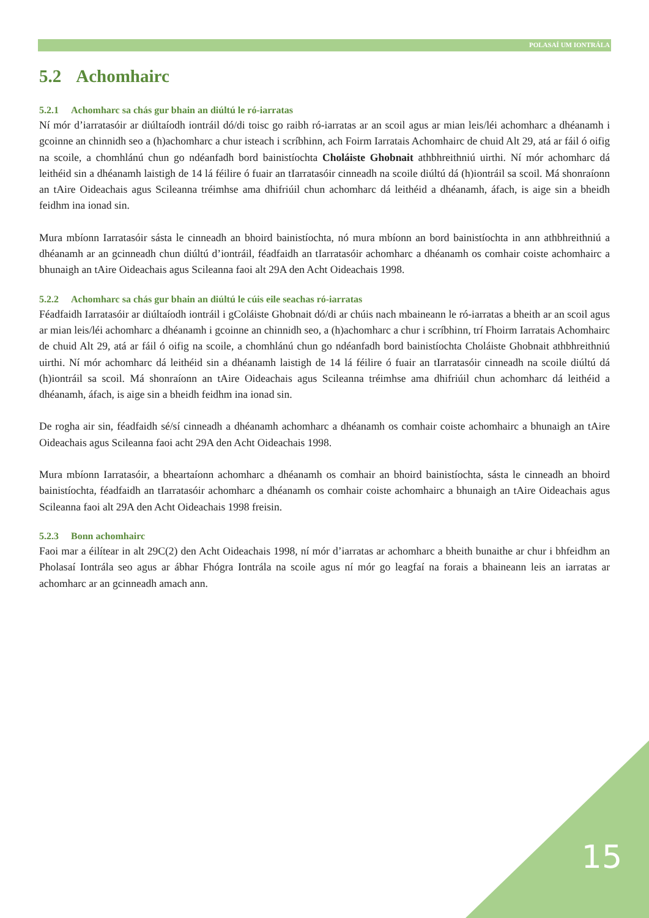POLASAÍ UM IONTRÁLA
5.2 Achomhairc
5.2.1 Achomharc sa chás gur bhain an diúltú le ró-iarratas
Ní mór d’iarratasóir ar diúltaíodh iontráil dó/di toisc go raibh ró-iarratas ar an scoil agus ar mian leis/léi achomharc a dhéanamh i gcoinne an chinnidh seo a (h)achomharc a chur isteach i scríbhinn, ach Foirm Iarratais Achomhairc de chuid Alt 29, atá ar fáil ó oifig na scoile, a chomhlánú chun go ndéanfadh bord bainistíochta Choláiste Ghobnait athbhreithniú uirthi. Ní mór achomharc dá leithéid sin a dhéanamh laistigh de 14 lá féilire ó fuair an tIarratasóir cinneadh na scoile diúltú dá (h)iontráil sa scoil. Má shonraíonn an tAire Oideachais agus Scileanna tréimhse ama dhifriúil chun achomharc dá leithéid a dhéanamh, áfach, is aige sin a bheidh feidhm ina ionad sin.
Mura mbíonn Iarratasóir sásta le cinneadh an bhoird bainistíochta, nó mura mbíonn an bord bainistíochta in ann athbhreithniú a dhéanamh ar an gcinneadh chun diúltú d’iontráil, féadfaidh an tIarratasóir achomharc a dhéanamh os comhair coiste achomhairc a bhunaigh an tAire Oideachais agus Scileanna faoi alt 29A den Acht Oideachais 1998.
5.2.2 Achomharc sa chás gur bhain an diúltú le cúis eile seachas ró-iarratas
Féadfaidh Iarratasóir ar diúltaíodh iontráil i gColáiste Ghobnait dó/di ar chúis nach mbaineann le ró-iarratas a bheith ar an scoil agus ar mian leis/léi achomharc a dhéanamh i gcoinne an chinnidh seo, a (h)achomharc a chur i scríbhinn, trí Fhoirm Iarratais Achomhairc de chuid Alt 29, atá ar fáil ó oifig na scoile, a chomhlánú chun go ndéanfadh bord bainistíochta Choláiste Ghobnait athbhreithniú uirthi. Ní mór achomharc dá leithéid sin a dhéanamh laistigh de 14 lá féilire ó fuair an tIarratasóir cinneadh na scoile diúltú dá (h)iontráil sa scoil. Má shonraíonn an tAire Oideachais agus Scileanna tréimhse ama dhifriúil chun achomharc dá leithéid a dhéanamh, áfach, is aige sin a bheidh feidhm ina ionad sin.
De rogha air sin, féadfaidh sé/sí cinneadh a dhéanamh achomharc a dhéanamh os comhair coiste achomhairc a bhunaigh an tAire Oideachais agus Scileanna faoi acht 29A den Acht Oideachais 1998.
Mura mbíonn Iarratasóir, a bheartaíonn achomharc a dhéanamh os comhair an bhoird bainistíochta, sásta le cinneadh an bhoird bainistíochta, féadfaidh an tIarratasóir achomharc a dhéanamh os comhair coiste achomhairc a bhunaigh an tAire Oideachais agus Scileanna faoi alt 29A den Acht Oideachais 1998 freisin.
5.2.3 Bonn achomhairc
Faoi mar a éilítear in alt 29C(2) den Acht Oideachais 1998, ní mór d’iarratas ar achomharc a bheith bunaithe ar chur i bhfeidhm an Pholasaí Iontrála seo agus ar ábhar Fhógra Iontrála na scoile agus ní mór go leagfaí na forais a bhaineann leis an iarratas ar achomharc ar an gcinneadh amach ann.
15